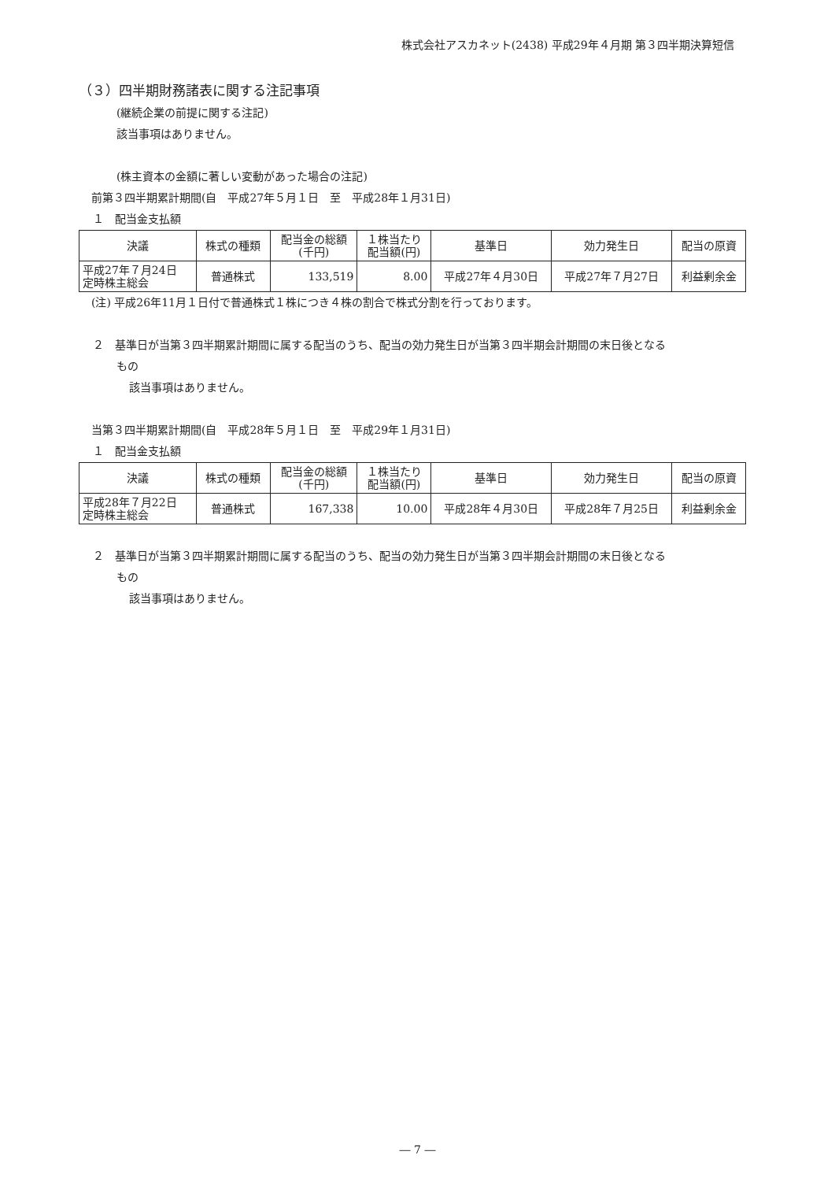株式会社アスカネット(2438) 平成29年４月期 第３四半期決算短信
（３）四半期財務諸表に関する注記事項
(継続企業の前提に関する注記)
該当事項はありません。
(株主資本の金額に著しい変動があった場合の注記)
前第３四半期累計期間(自　平成27年５月１日　至　平成28年１月31日)
１　配当金支払額
| 決議 | 株式の種類 | 配当金の総額 (千円) | １株当たり 配当額(円) | 基準日 | 効力発生日 | 配当の原資 |
| 平成27年７月24日 定時株主総会 | 普通株式 | 133,519 | 8.00 | 平成27年４月30日 | 平成27年７月27日 | 利益剰余金 |
(注) 平成26年11月１日付で普通株式１株につき４株の割合で株式分割を行っております。
２　基準日が当第３四半期累計期間に属する配当のうち、配当の効力発生日が当第３四半期会計期間の末日後となる
もの
該当事項はありません。
当第３四半期累計期間(自　平成28年５月１日　至　平成29年１月31日)
１　配当金支払額
| 決議 | 株式の種類 | 配当金の総額 (千円) | １株当たり 配当額(円) | 基準日 | 効力発生日 | 配当の原資 |
| 平成28年７月22日 定時株主総会 | 普通株式 | 167,338 | 10.00 | 平成28年４月30日 | 平成28年７月25日 | 利益剰余金 |
２　基準日が当第３四半期累計期間に属する配当のうち、配当の効力発生日が当第３四半期会計期間の末日後となる
もの
該当事項はありません。
― 7 ―